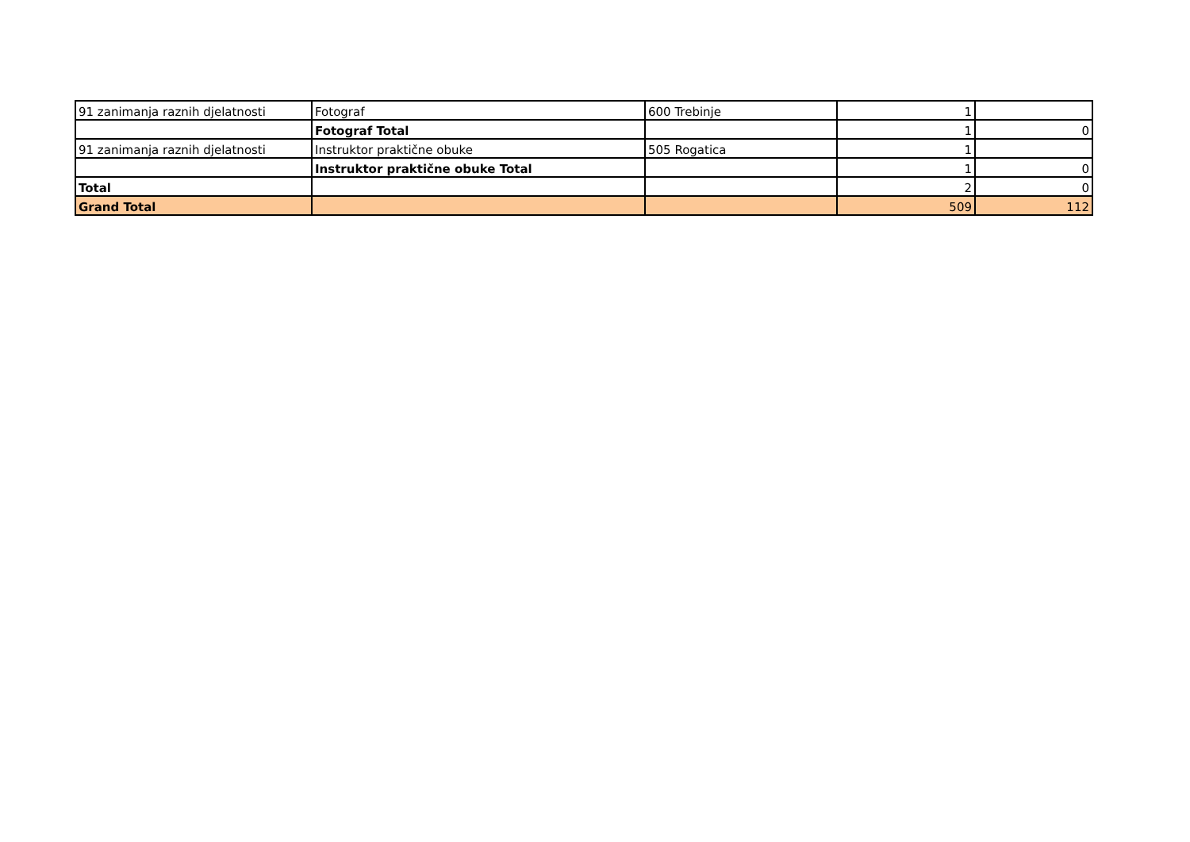| 91 zanimanja raznih djelatnosti | Fotograf | 600 Trebinje | 1 | |
| | Fotograf Total | | 1 | 0 |
| 91 zanimanja raznih djelatnosti | Instruktor praktične obuke | 505 Rogatica | 1 | |
| | Instruktor praktične obuke Total | | 1 | 0 |
| Total | | | 2 | 0 |
| Grand Total | | | 509 | 112 |